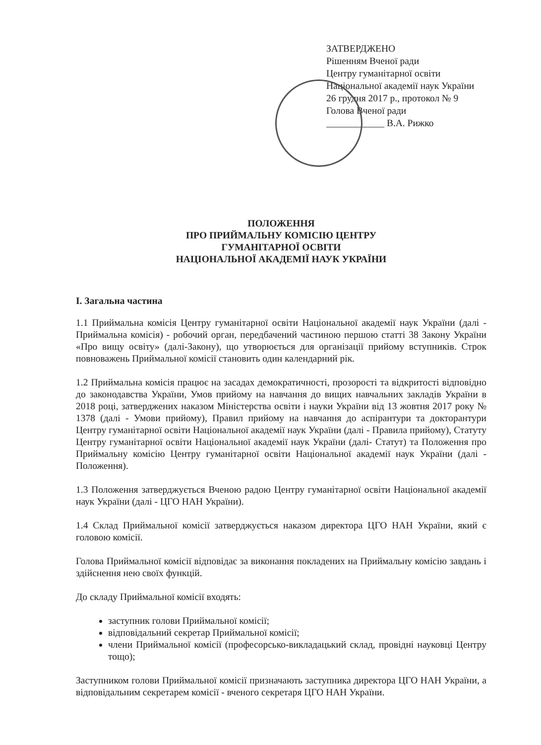ЗАТВЕРДЖЕНО
Рішенням Вченої ради
Центру гуманітарної освіти
Національної академії наук України
26 грудня 2017 р., протокол № 9
Голова Вченої ради
____________ В.А. Рижко
ПОЛОЖЕННЯ
ПРО ПРИЙМАЛЬНУ КОМІСІЮ ЦЕНТРУ
ГУМАНІТАРНОЇ ОСВІТИ
НАЦІОНАЛЬНОЇ АКАДЕМІЇ НАУК УКРАЇНИ
І. Загальна частина
1.1 Приймальна комісія Центру гуманітарної освіти Національної академії наук України (далі - Приймальна комісія) - робочий орган, передбачений частиною першою статті 38 Закону України «Про вищу освіту» (далі-Закону), що утворюється для організації прийому вступників. Строк повноважень Приймальної комісії становить один календарний рік.
1.2 Приймальна комісія працює на засадах демократичності, прозорості та відкритості відповідно до законодавства України, Умов прийому на навчання до вищих навчальних закладів України в 2018 році, затверджених наказом Міністерства освіти і науки України від 13 жовтня 2017 року № 1378 (далі - Умови прийому), Правил прийому на навчання до аспірантури та докторантури Центру гуманітарної освіти Національної академії наук України (далі - Правила прийому), Статуту Центру гуманітарної освіти Національної академії наук України (далі- Статут) та Положення про Приймальну комісію Центру гуманітарної освіти Національної академії наук України (далі - Положення).
1.3 Положення затверджується Вченою радою Центру гуманітарної освіти Національної академії наук України (далі - ЦГО НАН України).
1.4 Склад Приймальної комісії затверджується наказом директора ЦГО НАН України, який є головою комісії.
Голова Приймальної комісії відповідає за виконання покладених на Приймальну комісію завдань і здійснення нею своїх функцій.
До складу Приймальної комісії входять:
заступник голови Приймальної комісії;
відповідальний секретар Приймальної комісії;
члени Приймальної комісії (професорсько-викладацький склад, провідні науковці Центру тощо);
Заступником голови Приймальної комісії призначають заступника директора ЦГО НАН України, а відповідальним секретарем комісії - вченого секретаря ЦГО НАН України.